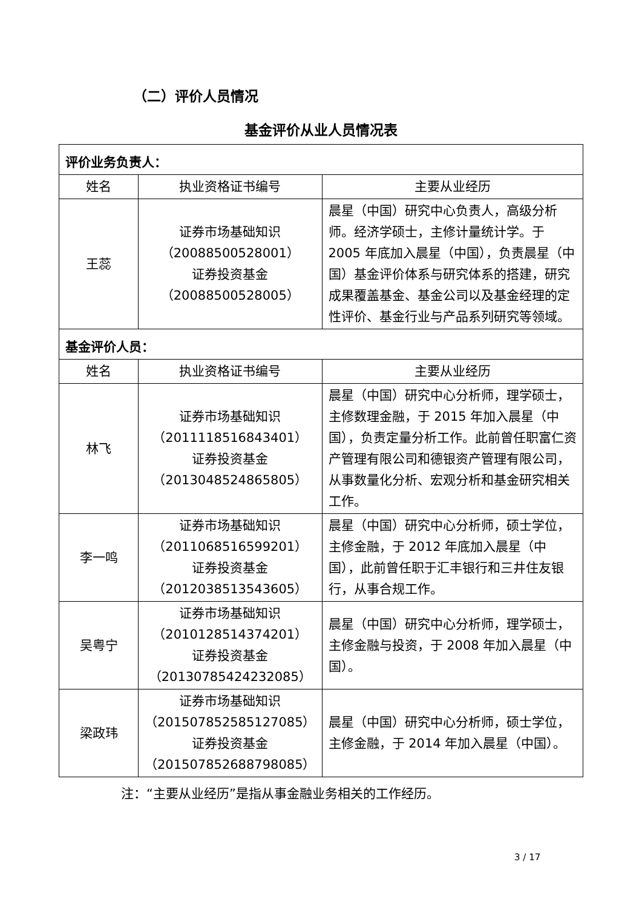（二）评价人员情况
基金评价从业人员情况表
| 评价业务负责人： | | |
| 姓名 | 执业资格证书编号 | 主要从业经历 |
| 王蕊 | 证券市场基础知识 （20088500528001） 证券投资基金 （20088500528005） | 晨星（中国）研究中心负责人，高级分析师。经济学硕士，主修计量统计学。于 2005 年底加入晨星（中国），负责晨星（中国）基金评价体系与研究体系的搭建，研究成果覆盖基金、基金公司以及基金经理的定性评价、基金行业与产品系列研究等领域。 |
| 基金评价人员： | | |
| 姓名 | 执业资格证书编号 | 主要从业经历 |
| 林飞 | 证券市场基础知识 （2011118516843401） 证券投资基金 （2013048524865805） | 晨星（中国）研究中心分析师，理学硕士，主修数理金融，于 2015 年加入晨星（中国），负责定量分析工作。此前曾任职富仁资产管理有限公司和德银资产管理有限公司，从事数量化分析、宏观分析和基金研究相关工作。 |
| 李一鸣 | 证券市场基础知识 （2011068516599201） 证券投资基金 （2012038513543605） | 晨星（中国）研究中心分析师，硕士学位，主修金融，于 2012 年底加入晨星（中国），此前曾任职于汇丰银行和三井住友银行，从事合规工作。 |
| 吴粤宁 | 证券市场基础知识 （2010128514374201） 证券投资基金 （20130785424232085） | 晨星（中国）研究中心分析师，理学硕士，主修金融与投资，于 2008 年加入晨星（中国）。 |
| 梁政玮 | 证券市场基础知识 （201507852585127085） 证券投资基金 （201507852688798085） | 晨星（中国）研究中心分析师，硕士学位，主修金融，于 2014 年加入晨星（中国）。 |
注：“主要从业经历”是指从事金融业务相关的工作经历。
3 / 17